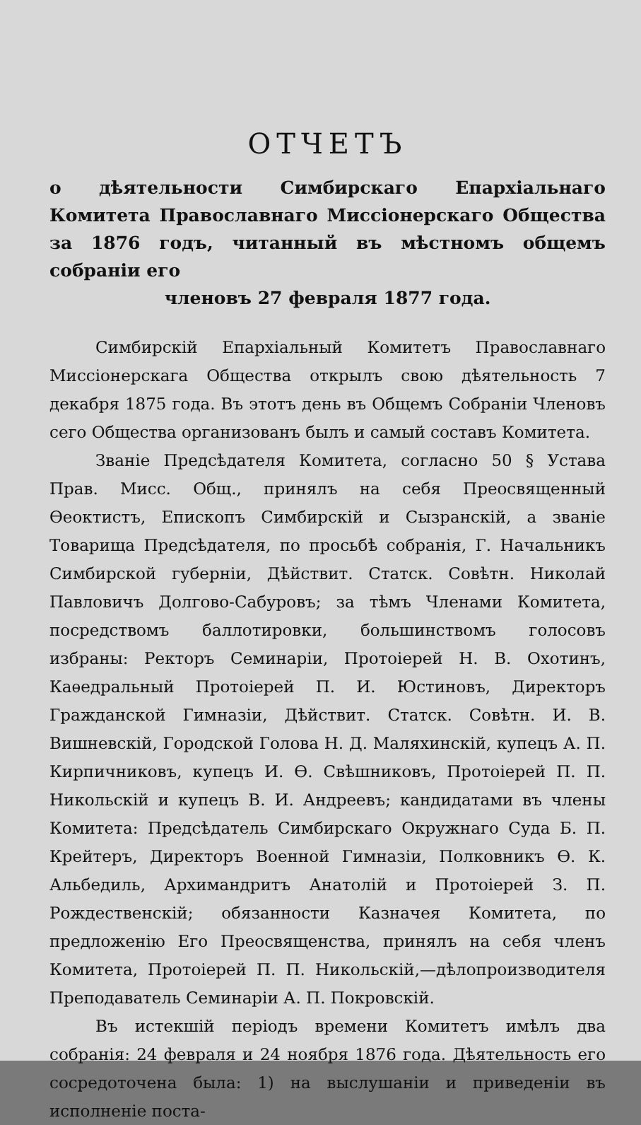ОТЧЕТЪ
о дѣятельности Симбирскаго Епархіальнаго Комитета Православнаго Миссіонерскаго Общества за 1876 годъ, читанный въ мѣстномъ общемъ собраніи его
членовъ 27 февраля 1877 года.
Симбирскій Епархіальный Комитетъ Православнаго Миссіонерскага Общества открылъ свою дѣятельность 7 декабря 1875 года. Въ этотъ день въ Общемъ Собраніи Членовъ сего Общества организованъ былъ и самый составъ Комитета.
Званіе Предсѣдателя Комитета, согласно 50 § Устава Прав. Мисс. Общ., принялъ на себя Преосвященный Ѳеоктистъ, Епископъ Симбирскій и Сызранскій, а званіе Товарища Предсѣдателя, по просьбѣ собранія, Г. Начальникъ Симбирской губерніи, Дѣйствит. Статск. Совѣтн. Николай Павловичъ Долгово-Сабуровъ; за тѣмъ Членами Комитета, посредствомъ баллотировки, большинствомъ голосовъ избраны: Ректоръ Семинаріи, Протоіерей Н. В. Охотинъ, Каѳедральный Протоіерей П. И. Юстиновъ, Директоръ Гражданской Гимназіи, Дѣйствит. Статск. Совѣтн. И. В. Вишневскій, Городской Голова Н. Д. Маляхинскій, купецъ А. П. Кирпичниковъ, купецъ И. Ѳ. Свѣшниковъ, Протоіерей П. П. Никольскій и купецъ В. И. Андреевъ; кандидатами въ члены Комитета: Предсѣдатель Симбирскаго Окружнаго Суда Б. П. Крейтеръ, Директоръ Военной Гимназіи, Полковникъ Ѳ. К. Альбедиль, Архимандритъ Анатолій и Протоіерей З. П. Рождественскій; обязанности Казначея Комитета, по предложенію Его Преосвященства, принялъ на себя членъ Комитета, Протоіерей П. П. Никольскій,—дѣлопроизводителя Преподаватель Семинаріи А. П. Покровскій.
Въ истекшій періодъ времени Комитетъ имѣлъ два собранія: 24 февраля и 24 ноября 1876 года. Дѣятельность его сосредоточена была: 1) на выслушаніи и приведеніи въ исполненіе поста-